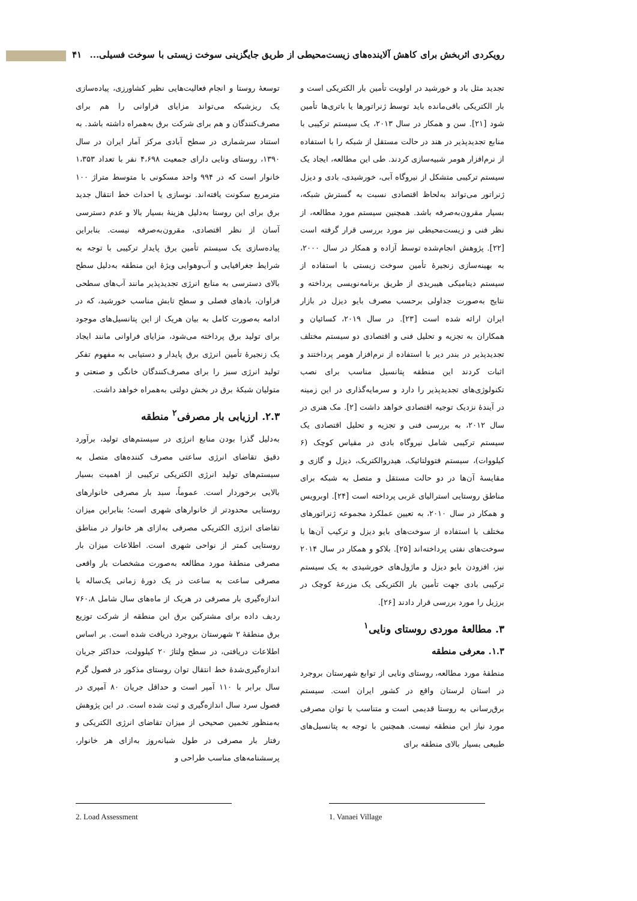رویکردی اثربخش برای کاهش آلاینده‌های زیست‌محیطی از طریق جایگزینی سوخت زیستی با سوخت فسیلی... ۴۱
تجدید مثل باد و خورشید در اولویت تأمین بار الکتریکی است و بار الکتریکی باقی‌مانده باید توسط ژنراتورها یا باتری‌ها تأمین شود [۲۱]. سن و همکار در سال ۲۰۱۳، یک سیستم ترکیبی با منابع تجدیدپذیر در هند در حالت مستقل از شبکه را با استفاده از نرم‌افزار هومر شبیه‌سازی کردند. طی این مطالعه، ایجاد یک سیستم ترکیبی متشکل از نیروگاه آبی، خورشیدی، بادی و دیزل ژنراتور می‌تواند به‌لحاظ اقتصادی نسبت به گسترش شبکه، بسیار مقرون‌به‌صرفه باشد. همچنین سیستم مورد مطالعه، از نظر فنی و زیست‌محیطی نیز مورد بررسی قرار گرفته است [۲۲]. پژوهش انجام‌شده توسط آزاده و همکار در سال ۲۰۰۰، به بهینه‌سازی زنجیرهٔ تأمین سوخت زیستی با استفاده از سیستم دینامیکی هیبریدی از طریق برنامه‌نویسی پرداخته و نتایج به‌صورت جداولی برحسب مصرف بایو دیزل در بازار ایران ارائه شده است [۲۳]. در سال ۲۰۱۹، کسائیان و همکاران به تجزیه و تحلیل فنی و اقتصادی دو سیستم مختلف تجدیدپذیر در بندر دیر با استفاده از نرم‌افزار هومر پرداختند و اثبات کردند این منطقه پتانسیل مناسب برای نصب تکنولوژی‌های تجدیدپذیر را دارد و سرمایه‌گذاری در این زمینه در آیندهٔ نزدیک توجیه اقتصادی خواهد داشت [۲]. مک هنری در سال ۲۰۱۲، به بررسی فنی و تجزیه و تحلیل اقتصادی یک سیستم ترکیبی شامل نیروگاه بادی در مقیاس کوچک (۶ کیلووات)، سیستم فتوولتائیک، هیدروالکتریک، دیزل و گازی و مقایسهٔ آن‌ها در دو حالت مستقل و متصل به شبکه برای مناطق روستایی استرالیای غربی پرداخته است [۲۴]. اوبرویس و همکار در سال ۲۰۱۰، به تعیین عملکرد مجموعه ژنراتورهای مختلف با استفاده از سوخت‌های بایو دیزل و ترکیب آن‌ها با سوخت‌های نفتی پرداخته‌اند [۲۵]. بلاکو و همکار در سال ۲۰۱۴ نیز، افزودن بایو دیزل و ماژول‌های خورشیدی به یک سیستم ترکیبی بادی جهت تأمین بار الکتریکی یک مزرعهٔ کوچک در برزیل را مورد بررسی قرار دادند [۲۶].
۳. مطالعهٔ موردی روستای ونایی<sup>۱</sup>
۱.۳. معرفی منطقه
منطقهٔ مورد مطالعه، روستای ونایی از توابع شهرستان بروجرد در استان لرستان واقع در کشور ایران است. سیستم برق‌رسانی به روستا قدیمی است و متناسب با توان مصرفی مورد نیاز این منطقه نیست. همچنین با توجه به پتانسیل‌های طبیعی بسیار بالای منطقه برای
توسعهٔ روستا و انجام فعالیت‌هایی نظیر کشاورزی، پیاده‌سازی یک ریزشبکه می‌تواند مزایای فراوانی را هم برای مصرف‌کنندگان و هم برای شرکت برق به‌همراه داشته باشد. به استناد سرشماری در سطح آبادی مرکز آمار ایران در سال ۱۳۹۰، روستای ونایی دارای جمعیت ۴،۶۹۸ نفر با تعداد ۱،۳۵۳ خانوار است که در ۹۹۴ واحد مسکونی با متوسط متراژ ۱۰۰ مترمربع سکونت یافته‌اند. نوسازی یا احداث خط انتقال جدید برق برای این روستا به‌دلیل هزینهٔ بسیار بالا و عدم دسترسی آسان از نظر اقتصادی، مقرون‌به‌صرفه نیست. بنابراین پیاده‌سازی یک سیستم تأمین برق پایدار ترکیبی با توجه به شرایط جغرافیایی و آب‌وهوایی ویژهٔ این منطقه به‌دلیل سطح بالای دسترسی به منابع انرژی تجدیدپذیر مانند آب‌های سطحی فراوان، بادهای فصلی و سطح تابش مناسب خورشید، که در ادامه به‌صورت کامل به بیان هریک از این پتانسیل‌های موجود برای تولید برق پرداخته می‌شود، مزایای فراوانی مانند ایجاد یک زنجیرهٔ تأمین انرژی برق پایدار و دستیابی به مفهوم تفکر تولید انرژی سبز را برای مصرف‌کنندگان خانگی و صنعتی و متولیان شبکهٔ برق در بخش دولتی به‌همراه خواهد داشت.
۲.۳. ارزیابی بار مصرفی<sup>۲</sup> منطقه
به‌دلیل گذرا بودن منابع انرژی در سیستم‌های تولید، برآورد دقیق تقاضای انرژی ساعتی مصرف کننده‌های متصل به سیستم‌های تولید انرژی الکتریکی ترکیبی از اهمیت بسیار بالایی برخوردار است. عموماً، سبد بار مصرفی خانوارهای روستایی محدودتر از خانوارهای شهری است؛ بنابراین میزان تقاضای انرژی الکتریکی مصرفی به‌ازای هر خانوار در مناطق روستایی کمتر از نواحی شهری است. اطلاعات میزان بار مصرفی منطقهٔ مورد مطالعه به‌صورت مشخصات بار واقعی مصرفی ساعت به ساعت در یک دورهٔ زمانی یک‌ساله با اندازه‌گیری بار مصرفی در هریک از ماه‌های سال شامل ۷۶۰،۸ ردیف داده برای مشترکین برق این منطقه از شرکت توزیع برق منطقهٔ ۲ شهرستان بروجرد دریافت شده است. بر اساس اطلاعات دریافتی، در سطح ولتاژ ۲۰ کیلوولت، حداکثر جریان اندازه‌گیری‌شدهٔ خط انتقال توان روستای مذکور در فصول گرم سال برابر با ۱۱۰ آمپر است و حداقل جریان ۸۰ آمپری در فصول سرد سال اندازه‌گیری و ثبت شده است. در این پژوهش به‌منظور تخمین صحیحی از میزان تقاضای انرژی الکتریکی و رفتار بار مصرفی در طول شبانه‌روز به‌ازای هر خانوار، پرسشنامه‌های مناسب طراحی و
1. Vanaei Village
2. Load Assessment